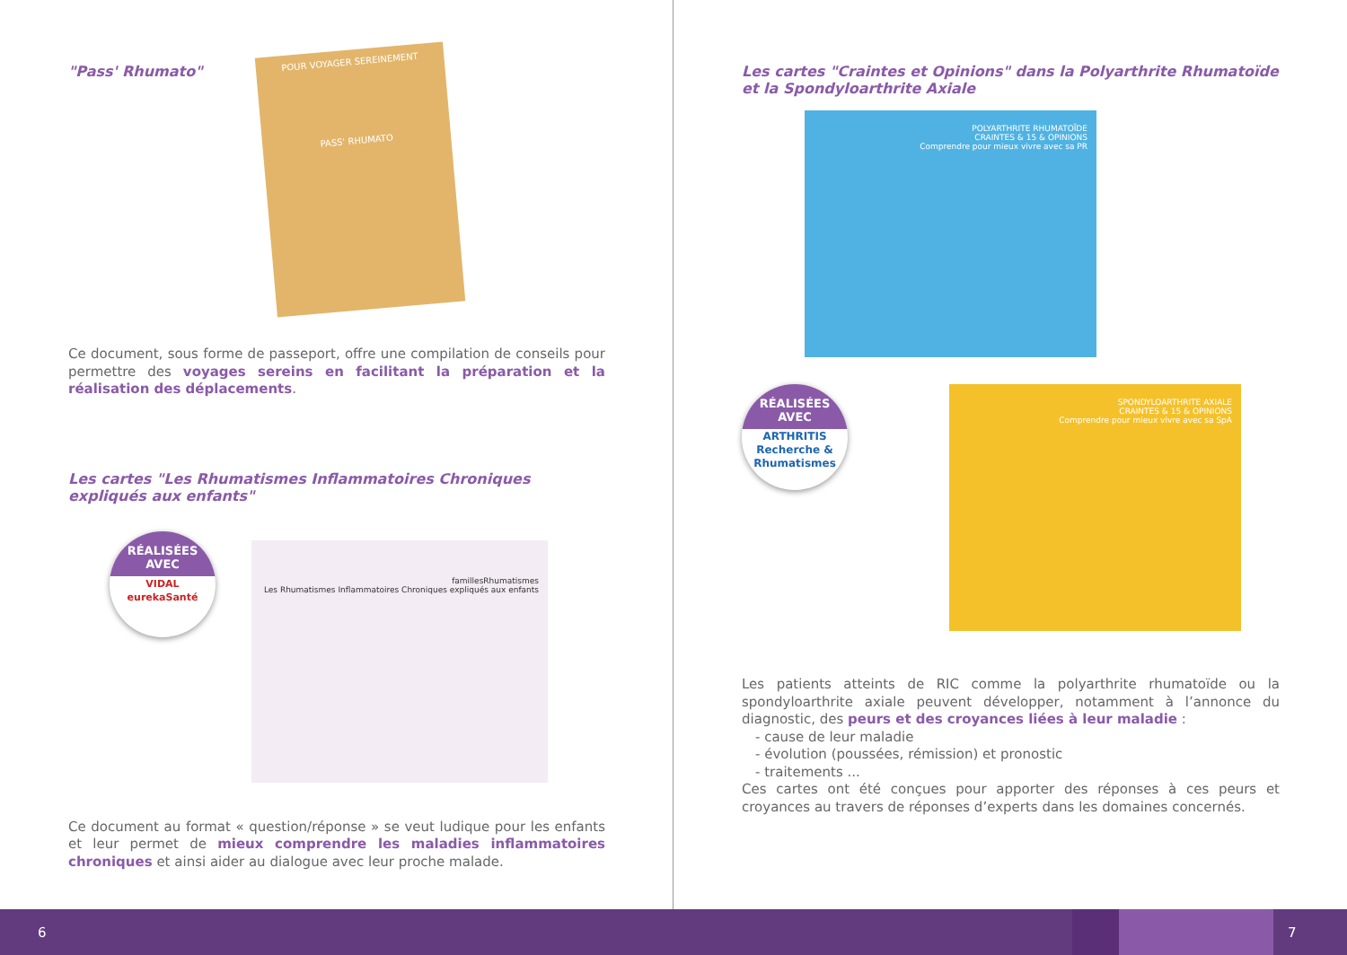"Pass' Rhumato"
POUR VOYAGER SEREINEMENT
PASS' RHUMATO
Ce document, sous forme de passeport, offre une compilation de conseils pour permettre des voyages sereins en facilitant la préparation et la réalisation des déplacements.
Les cartes "Les Rhumatismes Inflammatoires Chroniques expliqués aux enfants"
RÉALISÉES
AVEC
VIDAL eurekaSanté
famillesRhumatismes
Les Rhumatismes Inflammatoires Chroniques expliqués aux enfants
Ce document au format « question/réponse » se veut ludique pour les enfants et leur permet de mieux comprendre les maladies inflammatoires chroniques et ainsi aider au dialogue avec leur proche malade.
Les cartes "Craintes et Opinions" dans la Polyarthrite Rhumatoïde et la Spondyloarthrite Axiale
POLYARTHRITE RHUMATOÏDE
CRAINTES & 15 & OPINIONS
Comprendre pour mieux vivre avec sa PR
RÉALISÉES
AVEC
ARTHRITIS
Recherche & Rhumatismes
SPONDYLOARTHRITE AXIALE
CRAINTES & 15 & OPINIONS
Comprendre pour mieux vivre avec sa SpA
Les patients atteints de RIC comme la polyarthrite rhumatoïde ou la spondyloarthrite axiale peuvent développer, notamment à l’annonce du diagnostic, des peurs et des croyances liées à leur maladie :
- cause de leur maladie
- évolution (poussées, rémission) et pronostic
- traitements ...
Ces cartes ont été conçues pour apporter des réponses à ces peurs et croyances au travers de réponses d’experts dans les domaines concernés.
6 7